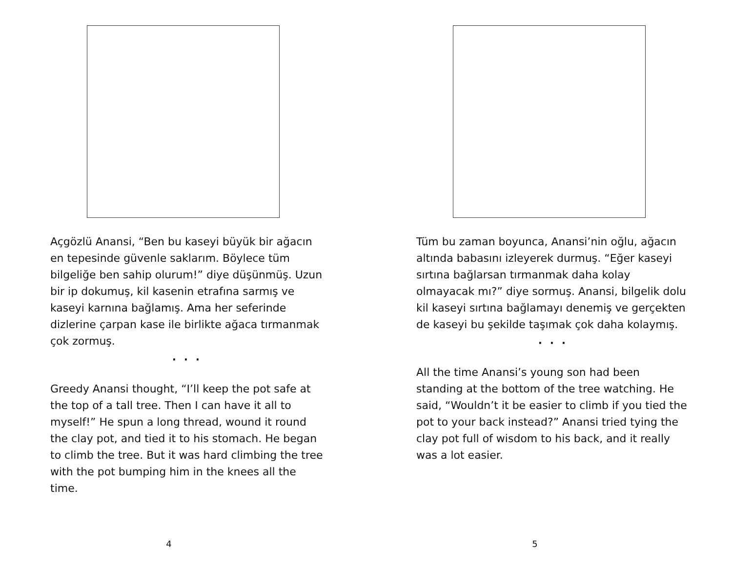Açgözlü Anansi, “Ben bu kaseyi büyük bir ağacın en tepesinde güvenle saklarım. Böylece tüm bilgeliğe ben sahip olurum!” diye düşünmüş. Uzun bir ip dokumuş, kil kasenin etrafına sarmış ve kaseyi karnına bağlamış. Ama her seferinde dizlerine çarpan kase ile birlikte ağaca tırmanmak çok zormuş.
· · ·
Greedy Anansi thought, “I’ll keep the pot safe at the top of a tall tree. Then I can have it all to myself!” He spun a long thread, wound it round the clay pot, and tied it to his stomach. He began to climb the tree. But it was hard climbing the tree with the pot bumping him in the knees all the time.
4
Tüm bu zaman boyunca, Anansi’nin oğlu, ağacın altında babasını izleyerek durmuş. “Eğer kaseyi sırtına bağlarsan tırmanmak daha kolay olmayacak mı?” diye sormuş. Anansi, bilgelik dolu kil kaseyi sırtına bağlamayı denemiş ve gerçekten de kaseyi bu şekilde taşımak çok daha kolaymış.
· · ·
All the time Anansi’s young son had been standing at the bottom of the tree watching. He said, “Wouldn’t it be easier to climb if you tied the pot to your back instead?” Anansi tried tying the clay pot full of wisdom to his back, and it really was a lot easier.
5